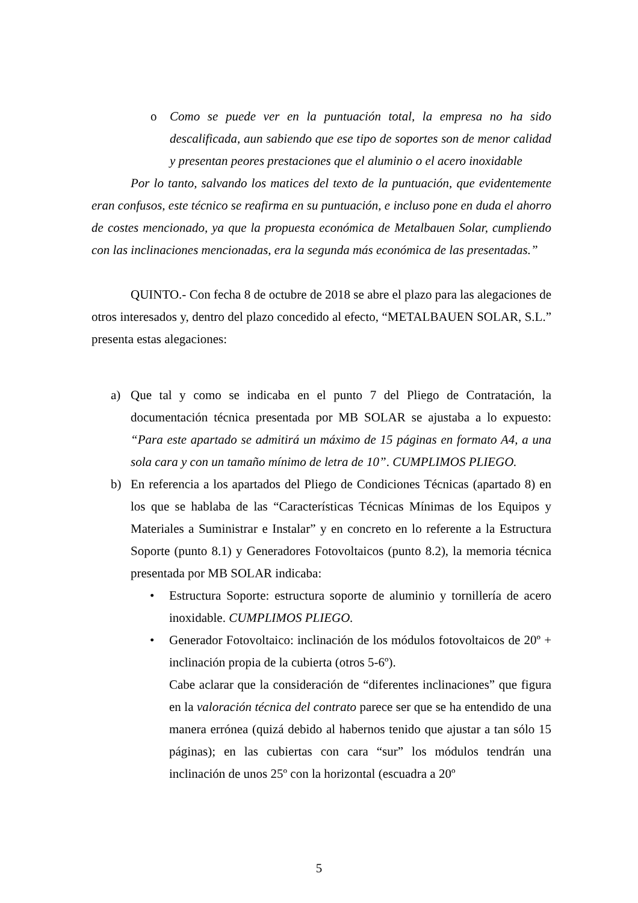o Como se puede ver en la puntuación total, la empresa no ha sido descalificada, aun sabiendo que ese tipo de soportes son de menor calidad y presentan peores prestaciones que el aluminio o el acero inoxidable
Por lo tanto, salvando los matices del texto de la puntuación, que evidentemente eran confusos, este técnico se reafirma en su puntuación, e incluso pone en duda el ahorro de costes mencionado, ya que la propuesta económica de Metalbauen Solar, cumpliendo con las inclinaciones mencionadas, era la segunda más económica de las presentadas.”
QUINTO.- Con fecha 8 de octubre de 2018 se abre el plazo para las alegaciones de otros interesados y, dentro del plazo concedido al efecto, “METALBAUEN SOLAR, S.L.” presenta estas alegaciones:
a) Que tal y como se indicaba en el punto 7 del Pliego de Contratación, la documentación técnica presentada por MB SOLAR se ajustaba a lo expuesto: “Para este apartado se admitirá un máximo de 15 páginas en formato A4, a una sola cara y con un tamaño mínimo de letra de 10”. CUMPLIMOS PLIEGO.
b) En referencia a los apartados del Pliego de Condiciones Técnicas (apartado 8) en los que se hablaba de las “Características Técnicas Mínimas de los Equipos y Materiales a Suministrar e Instalar” y en concreto en lo referente a la Estructura Soporte (punto 8.1) y Generadores Fotovoltaicos (punto 8.2), la memoria técnica presentada por MB SOLAR indicaba:
• Estructura Soporte: estructura soporte de aluminio y tornillería de acero inoxidable. CUMPLIMOS PLIEGO.
• Generador Fotovoltaico: inclinación de los módulos fotovoltaicos de 20º + inclinación propia de la cubierta (otros 5-6º).
Cabe aclarar que la consideración de “diferentes inclinaciones” que figura en la valoración técnica del contrato parece ser que se ha entendido de una manera errónea (quizá debido al habernos tenido que ajustar a tan sólo 15 páginas); en las cubiertas con cara “sur” los módulos tendrán una inclinación de unos 25º con la horizontal (escuadra a 20º
5